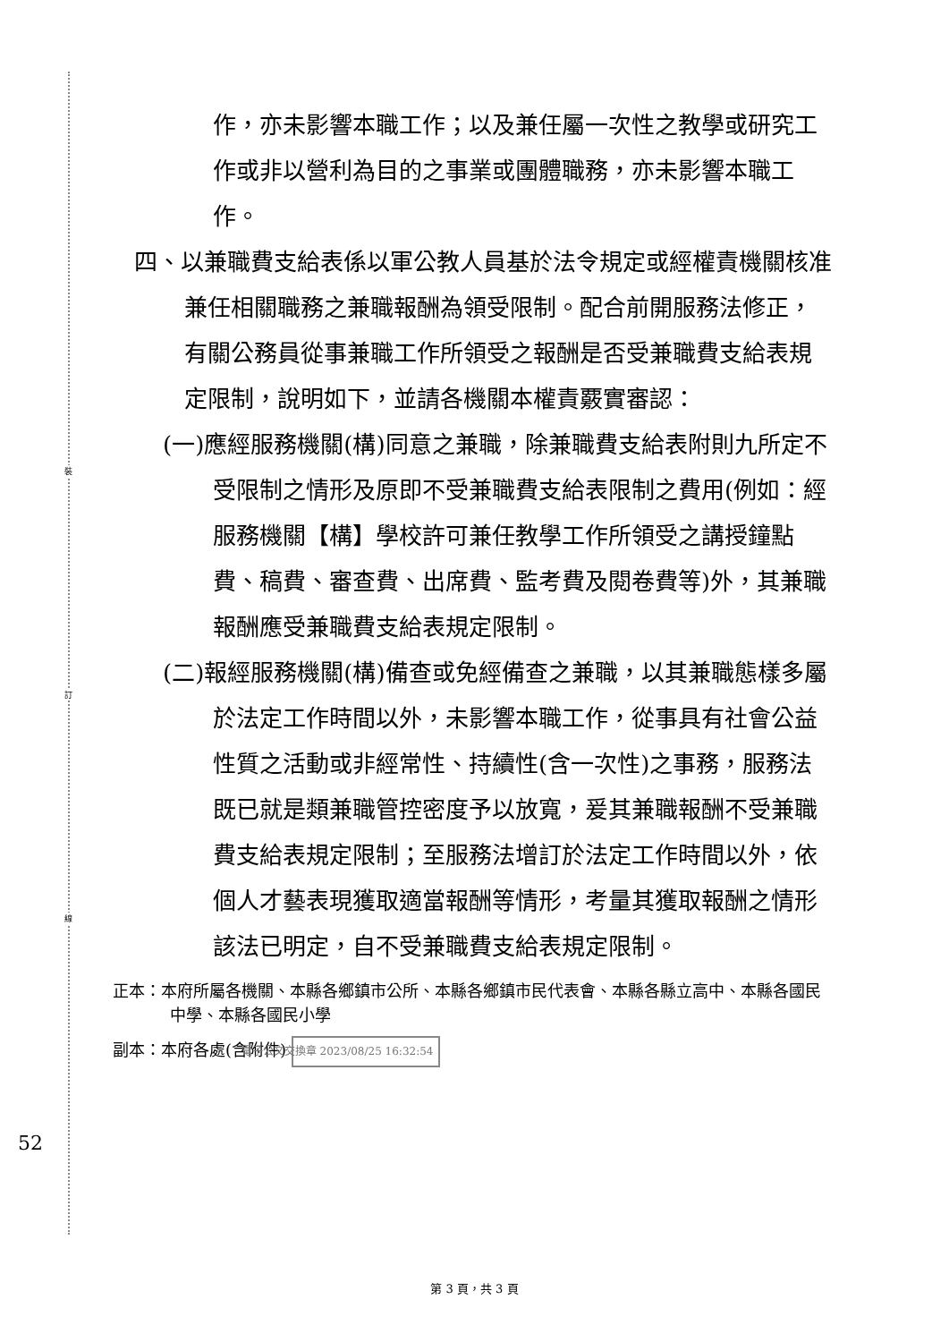裝
訂
線
作，亦未影響本職工作；以及兼任屬一次性之教學或研究工作或非以營利為目的之事業或團體職務，亦未影響本職工作。
四、以兼職費支給表係以軍公教人員基於法令規定或經權責機關核准兼任相關職務之兼職報酬為領受限制。配合前開服務法修正，有關公務員從事兼職工作所領受之報酬是否受兼職費支給表規定限制，說明如下，並請各機關本權責覈實審認：
(一)應經服務機關(構)同意之兼職，除兼職費支給表附則九所定不受限制之情形及原即不受兼職費支給表限制之費用(例如：經服務機關【構】學校許可兼任教學工作所領受之講授鐘點費、稿費、審查費、出席費、監考費及閱卷費等)外，其兼職報酬應受兼職費支給表規定限制。
(二)報經服務機關(構)備查或免經備查之兼職，以其兼職態樣多屬於法定工作時間以外，未影響本職工作，從事具有社會公益性質之活動或非經常性、持續性(含一次性)之事務，服務法既已就是類兼職管控密度予以放寬，爰其兼職報酬不受兼職費支給表規定限制；至服務法增訂於法定工作時間以外，依個人才藝表現獲取適當報酬等情形，考量其獲取報酬之情形該法已明定，自不受兼職費支給表規定限制。
正本：本府所屬各機關、本縣各鄉鎮市公所、本縣各鄉鎮市民代表會、本縣各縣立高中、本縣各國民中學、本縣各國民小學
副本：本府各處(含附件) 電子公文交換章 2023/08/25 16:32:54
52
第 3 頁，共 3 頁